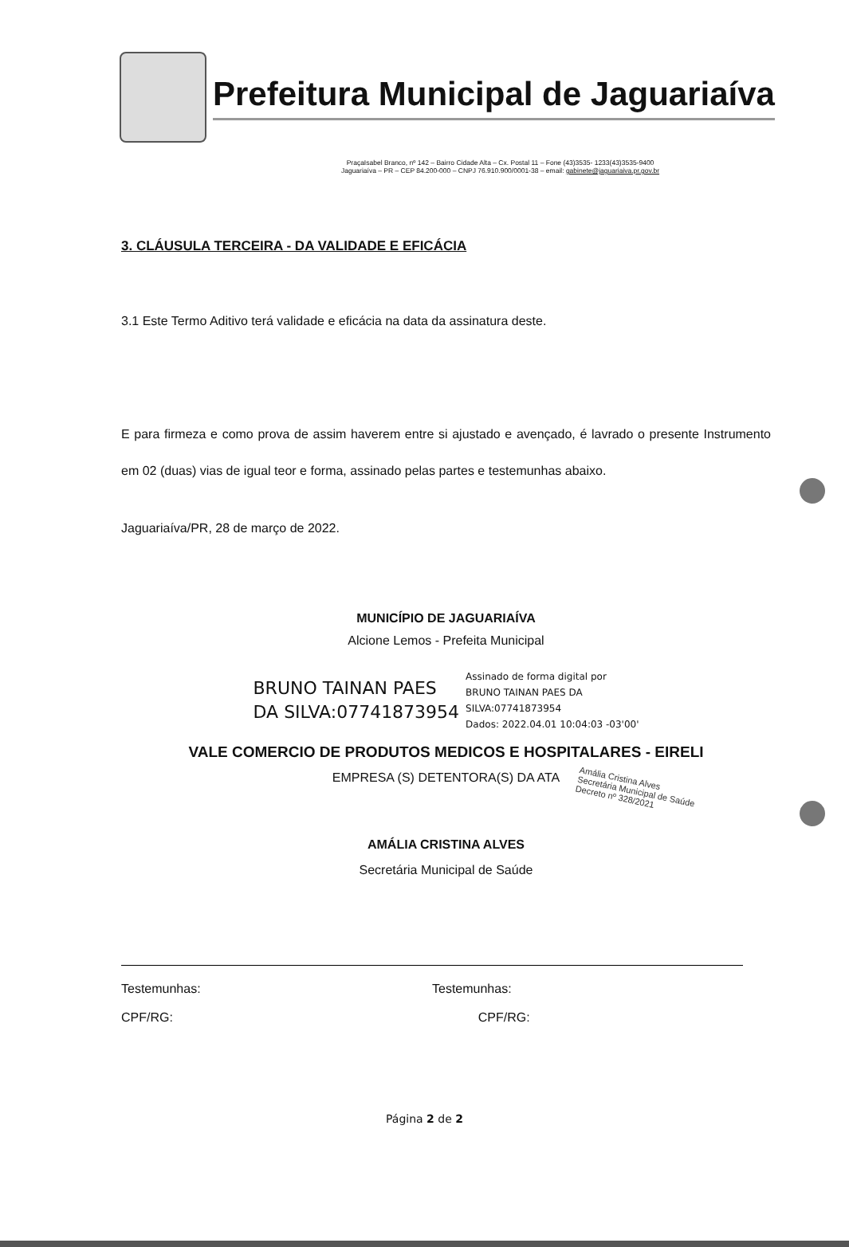Prefeitura Municipal de Jaguariaíva
PraçaIsabel Branco, nº 142 – Bairro Cidade Alta – Cx. Postal 11 – Fone (43)3535- 1233(43)3535-9400
Jaguariaíva – PR – CEP 84.200-000 – CNPJ 76.910.900/0001-38 – email: gabinete@jaguariaiva.pr.gov.br
3. CLÁUSULA TERCEIRA - DA VALIDADE E EFICÁCIA
3.1 Este Termo Aditivo terá validade e eficácia na data da assinatura deste.
E para firmeza e como prova de assim haverem entre si ajustado e avençado, é lavrado o presente Instrumento em 02 (duas) vias de igual teor e forma, assinado pelas partes e testemunhas abaixo.
Jaguariaíva/PR, 28 de março de 2022.
MUNICÍPIO DE JAGUARIAÍVA
Alcione Lemos - Prefeita Municipal
BRUNO TAINAN PAES
DA SILVA:07741873954
Assinado de forma digital por
BRUNO TAINAN PAES DA
SILVA:07741873954
Dados: 2022.04.01 10:04:03 -03'00'
VALE COMERCIO DE PRODUTOS MEDICOS E HOSPITALARES - EIRELI
EMPRESA (S) DETENTORA(S) DA ATA
Amália Cristina Alves
Secretária Municipal de Saúde
Decreto nº 328/2021
AMÁLIA CRISTINA ALVES
Secretária Municipal de Saúde
Testemunhas:
CPF/RG:
Testemunhas:
CPF/RG:
Página 2 de 2